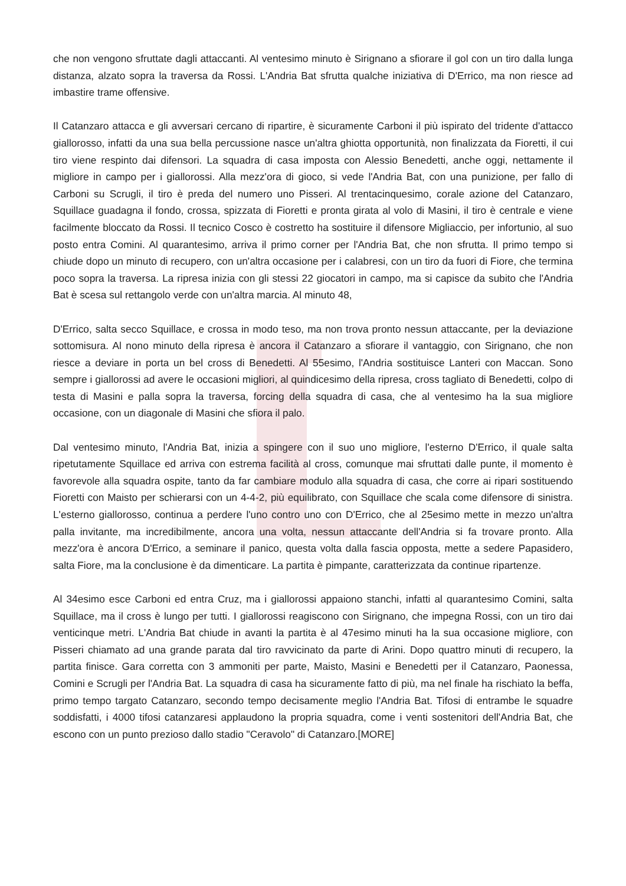che non vengono sfruttate dagli attaccanti. Al ventesimo minuto è Sirignano a sfiorare il gol con un tiro dalla lunga distanza, alzato sopra la traversa da Rossi. L'Andria Bat sfrutta qualche iniziativa di D'Errico, ma non riesce ad imbastire trame offensive.
Il Catanzaro attacca e gli avversari cercano di ripartire, è sicuramente Carboni il più ispirato del tridente d'attacco giallorosso, infatti da una sua bella percussione nasce un'altra ghiotta opportunità, non finalizzata da Fioretti, il cui tiro viene respinto dai difensori. La squadra di casa imposta con Alessio Benedetti, anche oggi, nettamente il migliore in campo per i giallorossi. Alla mezz'ora di gioco, si vede l'Andria Bat, con una punizione, per fallo di Carboni su Scrugli, il tiro è preda del numero uno Pisseri. Al trentacinquesimo, corale azione del Catanzaro, Squillace guadagna il fondo, crossa, spizzata di Fioretti e pronta girata al volo di Masini, il tiro è centrale e viene facilmente bloccato da Rossi. Il tecnico Cosco è costretto ha sostituire il difensore Migliaccio, per infortunio, al suo posto entra Comini. Al quarantesimo, arriva il primo corner per l'Andria Bat, che non sfrutta. Il primo tempo si chiude dopo un minuto di recupero, con un'altra occasione per i calabresi, con un tiro da fuori di Fiore, che termina poco sopra la traversa. La ripresa inizia con gli stessi 22 giocatori in campo, ma si capisce da subito che l'Andria Bat è scesa sul rettangolo verde con un'altra marcia. Al minuto 48,
D'Errico, salta secco Squillace, e crossa in modo teso, ma non trova pronto nessun attaccante, per la deviazione sottomisura. Al nono minuto della ripresa è ancora il Catanzaro a sfiorare il vantaggio, con Sirignano, che non riesce a deviare in porta un bel cross di Benedetti. Al 55esimo, l'Andria sostituisce Lanteri con Maccan. Sono sempre i giallorossi ad avere le occasioni migliori, al quindicesimo della ripresa, cross tagliato di Benedetti, colpo di testa di Masini e palla sopra la traversa, forcing della squadra di casa, che al ventesimo ha la sua migliore occasione, con un diagonale di Masini che sfiora il palo.
Dal ventesimo minuto, l'Andria Bat, inizia a spingere con il suo uno migliore, l'esterno D'Errico, il quale salta ripetutamente Squillace ed arriva con estrema facilità al cross, comunque mai sfruttati dalle punte, il momento è favorevole alla squadra ospite, tanto da far cambiare modulo alla squadra di casa, che corre ai ripari sostituendo Fioretti con Maisto per schierarsi con un 4-4-2, più equilibrato, con Squillace che scala come difensore di sinistra. L'esterno giallorosso, continua a perdere l'uno contro uno con D'Errico, che al 25esimo mette in mezzo un'altra palla invitante, ma incredibilmente, ancora una volta, nessun attaccante dell'Andria si fa trovare pronto. Alla mezz'ora è ancora D'Errico, a seminare il panico, questa volta dalla fascia opposta, mette a sedere Papasidero, salta Fiore, ma la conclusione è da dimenticare. La partita è pimpante, caratterizzata da continue ripartenze.
Al 34esimo esce Carboni ed entra Cruz, ma i giallorossi appaiono stanchi, infatti al quarantesimo Comini, salta Squillace, ma il cross è lungo per tutti. I giallorossi reagiscono con Sirignano, che impegna Rossi, con un tiro dai venticinque metri. L'Andria Bat chiude in avanti la partita è al 47esimo minuti ha la sua occasione migliore, con Pisseri chiamato ad una grande parata dal tiro ravvicinato da parte di Arini. Dopo quattro minuti di recupero, la partita finisce. Gara corretta con 3 ammoniti per parte, Maisto, Masini e Benedetti per il Catanzaro, Paonessa, Comini e Scrugli per l'Andria Bat. La squadra di casa ha sicuramente fatto di più, ma nel finale ha rischiato la beffa, primo tempo targato Catanzaro, secondo tempo decisamente meglio l'Andria Bat. Tifosi di entrambe le squadre soddisfatti, i 4000 tifosi catanzaresi applaudono la propria squadra, come i venti sostenitori dell'Andria Bat, che escono con un punto prezioso dallo stadio "Ceravolo" di Catanzaro.[MORE]